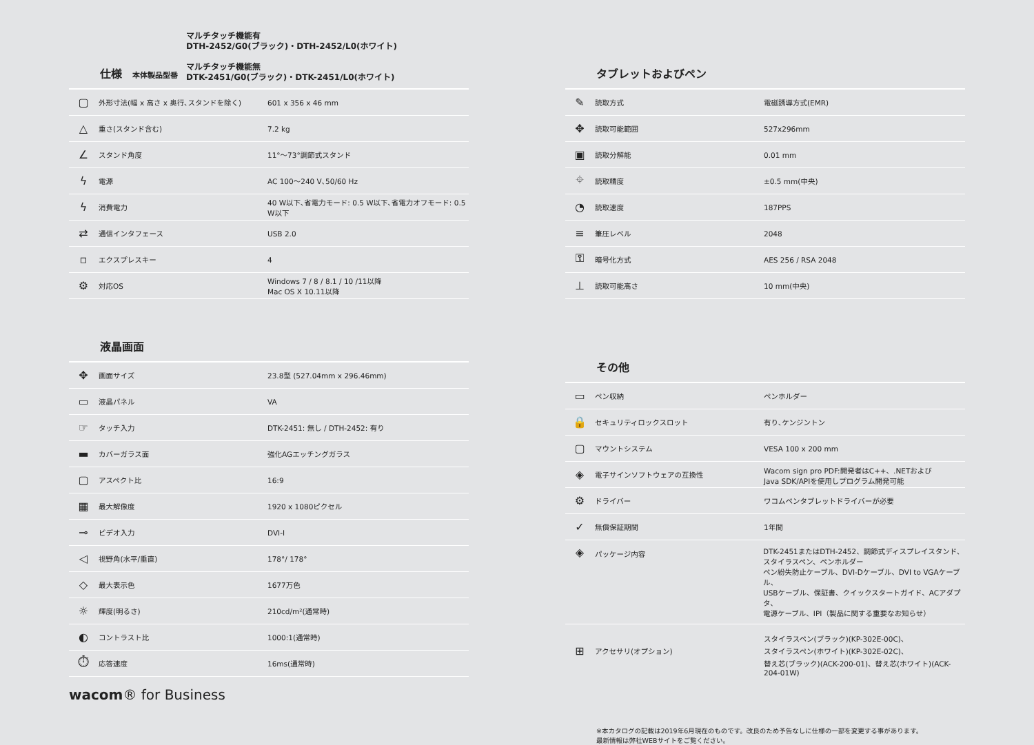仕様
本体製品型番
マルチタッチ機能有
DTH-2452/G0(ブラック)・DTH-2452/L0(ホワイト)
マルチタッチ機能無
DTK-2451/G0(ブラック)・DTK-2451/L0(ホワイト)
| ▢ | 外形寸法(幅 x 高さ x 奥行､スタンドを除く) | 601 x 356 x 46 mm |
| △ | 重さ(スタンド含む) | 7.2 kg |
| ∠ | スタンド角度 | 11°〜73°調節式スタンド |
| ϟ | 電源 | AC 100〜240 V､50/60 Hz |
| ϟ | 消費電力 | 40 W以下､省電力モード: 0.5 W以下､省電力オフモード: 0.5 W以下 |
| ⇄ | 通信インタフェース | USB 2.0 |
| ▫ | エクスプレスキー | 4 |
| ⚙ | 対応OS | Windows 7 / 8 / 8.1 / 10 /11以降 Mac OS X 10.11以降 |
液晶画面
| ✥ | 画面サイズ | 23.8型 (527.04mm x 296.46mm) |
| ▭ | 液晶パネル | VA |
| ☞ | タッチ入力 | DTK-2451: 無し / DTH-2452: 有り |
| ▬ | カバーガラス面 | 強化AGエッチングガラス |
| ▢ | アスペクト比 | 16:9 |
| ▦ | 最大解像度 | 1920 x 1080ピクセル |
| ⊸ | ビデオ入力 | DVI-I |
| ◁ | 視野角(水平/垂直) | 178°/ 178° |
| ◇ | 最大表示色 | 1677万色 |
| ☼ | 輝度(明るさ) | 210cd/m²(通常時) |
| ◐ | コントラスト比 | 1000:1(通常時) |
| ⏱ | 応答速度 | 16ms(通常時) |
wacom® for Business
タブレットおよびペン
| ✎ | 読取方式 | 電磁誘導方式(EMR) |
| ✥ | 読取可能範囲 | 527x296mm |
| ▣ | 読取分解能 | 0.01 mm |
| ⌖ | 読取精度 | ±0.5 mm(中央) |
| ◔ | 読取速度 | 187PPS |
| ≡ | 筆圧レベル | 2048 |
| ⚿ | 暗号化方式 | AES 256 / RSA 2048 |
| ⊥ | 読取可能高さ | 10 mm(中央) |
その他
| ▭ | ペン収納 | ペンホルダー |
| 🔒 | セキュリティロックスロット | 有り､ケンジントン |
| ▢ | マウントシステム | VESA 100 x 200 mm |
| ◈ | 電子サインソフトウェアの互換性 | Wacom sign pro PDF:開発者はC++、.NETおよび Java SDK/APIを使用しプログラム開発可能 |
| ⚙ | ドライバー | ワコムペンタブレットドライバーが必要 |
| ✓ | 無償保証期間 | 1年間 |
| ◈ | パッケージ内容 | DTK-2451またはDTH-2452、調節式ディスプレイスタンド、 スタイラスペン、ペンホルダー ペン紛失防止ケーブル、DVI-Dケーブル、DVI to VGAケーブル、 USBケーブル、保証書、クイックスタートガイド、ACアダプタ、 電源ケーブル、IPI（製品に関する重要なお知らせ） |
| ⊞ | アクセサリ(オプション) | スタイラスペン(ブラック)(KP-302E-00C)、 スタイラスペン(ホワイト)(KP-302E-02C)、 替え芯(ブラック)(ACK-200-01)、替え芯(ホワイト)(ACK-204-01W) |
※本カタログの記載は2019年6月現在のものです。改良のため予告なしに仕様の一部を変更する事があります。
最新情報は弊社WEBサイトをご覧ください。